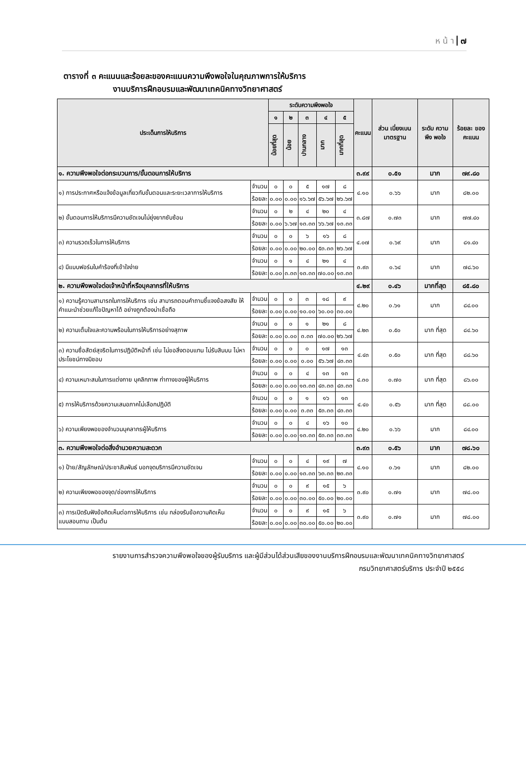ห น้ า ๗
ตารางที่ ๓ คะแนนและร้อยละของคะแนนความพึงพอใจในคุณภาพการให้บริการ
งานบริการฝึกอบรมและพัฒนาเทคนิคทางวิทยาศาสตร์
| ประเด็นการให้บริการ | | ระดับความพึงพอใจ | | | | | คะแนน | ส่วน เบี่ยงเบน มาตรฐาน | ระดับ ความพึง พอใจ | ร้อยละ ของ คะแนน |
| --- | --- | --- | --- | --- | --- | --- | --- | --- | --- | --- |
| | | ๑ | ๒ | ๓ | ๔ | ๕ | | | | |
| | | น้อยที่สุด | น้อย | ปานกลาง | มาก | มากที่สุด | | | | |
| ๑. ความพึงพอใจต่อกระบวนการ/ขั้นตอนการให้บริการ | | | | | | | ๓.๙๙ | ๐.๕๑ | มาก | ๗๙.๘๐ |
| ๑) การประกาศหรือแจ้งข้อมูลเกี่ยวกับขั้นตอนและระยะเวลาการให้บริการ | จำนวน | ๐ | ๐ | ๕ | ๑๗ | ๘ | ๔.๑๐ | ๐.๖๖ | มาก | ๘๒.๐๐ |
| | ร้อยละ | ๐.๐๐ | ๐.๐๐ | ๑๖.๖๗ | ๕๖.๖๗ | ๒๖.๖๗ | | | | |
| ๒) ขั้นตอนการให้บริการมีความชัดเจนไม่ยุ่งยากซับซ้อน | จำนวน | ๐ | ๒ | ๔ | ๒๐ | ๔ | ๓.๘๗ | ๐.๗๓ | มาก | ๗๗.๔๐ |
| | ร้อยละ | ๐.๐๐ | ๖.๖๗ | ๑๓.๓๓ | ๖๖.๖๗ | ๑๓.๓๓ | | | | |
| ๓) ความรวดเร็วในการให้บริการ | จำนวน | ๐ | ๐ | ๖ | ๑๖ | ๘ | ๔.๐๗ | ๐.๖๙ | มาก | ๘๑.๔๐ |
| | ร้อยละ | ๐.๐๐ | ๐.๐๐ | ๒๐.๐๐ | ๕๓.๓๓ | ๒๖.๖๗ | | | | |
| ๔) มีแบบฟอร์มใบคำร้องที่เข้าใจง่าย | จำนวน | ๐ | ๑ | ๔ | ๒๑ | ๔ | ๓.๙๓ | ๐.๖๔ | มาก | ๗๘.๖๐ |
| | ร้อยละ | ๐.๐๐ | ๓.๓๓ | ๑๓.๓๓ | ๗๐.๐๐ | ๑๓.๓๓ | | | | |
| ๒. ความพึงพอใจต่อเจ้าหน้าที่หรือบุคลากรที่ให้บริการ | | | | | | | ๔.๒๙ | ๐.๔๖ | มากที่สุด | ๘๕.๘๐ |
| ๑) ความรู้ความสามารถในการให้บริการ เช่น สามารถตอบคำถามชี้แจงข้อสงสัย ให้คำแนะนำช่วยแก้ไขปัญหาได้ อย่างถูกต้องน่าเชื่อถือ | จำนวน | ๐ | ๐ | ๓ | ๑๘ | ๙ | ๔.๒๐ | ๐.๖๑ | มาก | ๘๔.๐๐ |
| | ร้อยละ | ๐.๐๐ | ๐.๐๐ | ๑๐.๐๐ | ๖๐.๐๐ | ๓๐.๐๐ | | | | |
| ๒) ความเต็มใจและความพร้อมในการให้บริการอย่างสุภาพ | จำนวน | ๐ | ๐ | ๑ | ๒๑ | ๘ | ๔.๒๓ | ๐.๕๐ | มาก ที่สุด | ๘๔.๖๐ |
| | ร้อยละ | ๐.๐๐ | ๐.๐๐ | ๓.๓๓ | ๗๐.๐๐ | ๒๖.๖๗ | | | | |
| ๓) ความซื่อสัตย์สุจริตในการปฏิบัติหน้าที่ เช่น ไม่ขอสิ่งตอบแทน ไม่รับสินบน ไม่หาประโยชน์ทางมิชอบ | จำนวน | ๐ | ๐ | ๐ | ๑๗ | ๑๓ | ๔.๔๓ | ๐.๕๐ | มาก ที่สุด | ๘๘.๖๐ |
| | ร้อยละ | ๐.๐๐ | ๐.๐๐ | ๐.๐๐ | ๕๖.๖๗ | ๔๓.๓๓ | | | | |
| ๔) ความเหมาะสมในการแต่งกาย บุคลิกภาพ ท่าทางของผู้ให้บริการ | จำนวน | ๐ | ๐ | ๔ | ๑๓ | ๑๓ | ๔.๓๐ | ๐.๗๐ | มาก ที่สุด | ๘๖.๐๐ |
| | ร้อยละ | ๐.๐๐ | ๐.๐๐ | ๑๓.๓๓ | ๔๓.๓๓ | ๔๓.๓๓ | | | | |
| ๕) การให้บริการด้วยความเสมอภาคไม่เลือกปฏิบัติ | จำนวน | ๐ | ๐ | ๑ | ๑๖ | ๑๓ | ๔.๔๐ | ๐.๕๖ | มาก ที่สุด | ๘๘.๐๐ |
| | ร้อยละ | ๐.๐๐ | ๐.๐๐ | ๓.๓๓ | ๕๓.๓๓ | ๔๓.๓๓ | | | | |
| ๖) ความเพียงพอของจำนวนบุคลากรผู้ให้บริการ | จำนวน | ๐ | ๐ | ๔ | ๑๖ | ๑๐ | ๔.๒๐ | ๐.๖๖ | มาก | ๘๔.๐๐ |
| | ร้อยละ | ๐.๐๐ | ๐.๐๐ | ๑๓.๓๓ | ๕๓.๓๓ | ๓๓.๓๓ | | | | |
| ๓. ความพึงพอใจต่อสิ่งอำนวยความสะดวก | | | | | | | ๓.๙๓ | ๐.๕๖ | มาก | ๗๘.๖๐ |
| ๑) ป้าย/สัญลักษณ์/ประชาสัมพันธ์ บอกจุดบริการมีความชัดเจน | จำนวน | ๐ | ๐ | ๔ | ๑๙ | ๗ | ๔.๑๐ | ๐.๖๑ | มาก | ๘๒.๐๐ |
| | ร้อยละ | ๐.๐๐ | ๐.๐๐ | ๑๓.๓๓ | ๖๓.๓๓ | ๒๓.๓๓ | | | | |
| ๒) ความเพียงพอของจุด/ช่องการให้บริการ | จำนวน | ๐ | ๐ | ๙ | ๑๕ | ๖ | ๓.๙๐ | ๐.๗๑ | มาก | ๗๘.๐๐ |
| | ร้อยละ | ๐.๐๐ | ๐.๐๐ | ๓๐.๐๐ | ๕๐.๐๐ | ๒๐.๐๐ | | | | |
| ๓) การเปิดรับฟังข้อคิดเห็นต่อการให้บริการ เช่น กล่องรับข้อความคิดเห็น แบบสอบถาม เป็นต้น | จำนวน | ๐ | ๐ | ๙ | ๑๕ | ๖ | ๓.๙๐ | ๐.๗๑ | มาก | ๗๘.๐๐ |
| | ร้อยละ | ๐.๐๐ | ๐.๐๐ | ๓๐.๐๐ | ๕๐.๐๐ | ๒๐.๐๐ | | | | |
รายงานการสำรวจความพึงพอใจของผู้รับบริการ และผู้มีส่วนได้ส่วนเสียของงานบริการฝึกอบรมและพัฒนาเทคนิคทางวิทยาศาสตร์
กรมวิทยาศาสตร์บริการ ประจำปี ๒๕๕๘